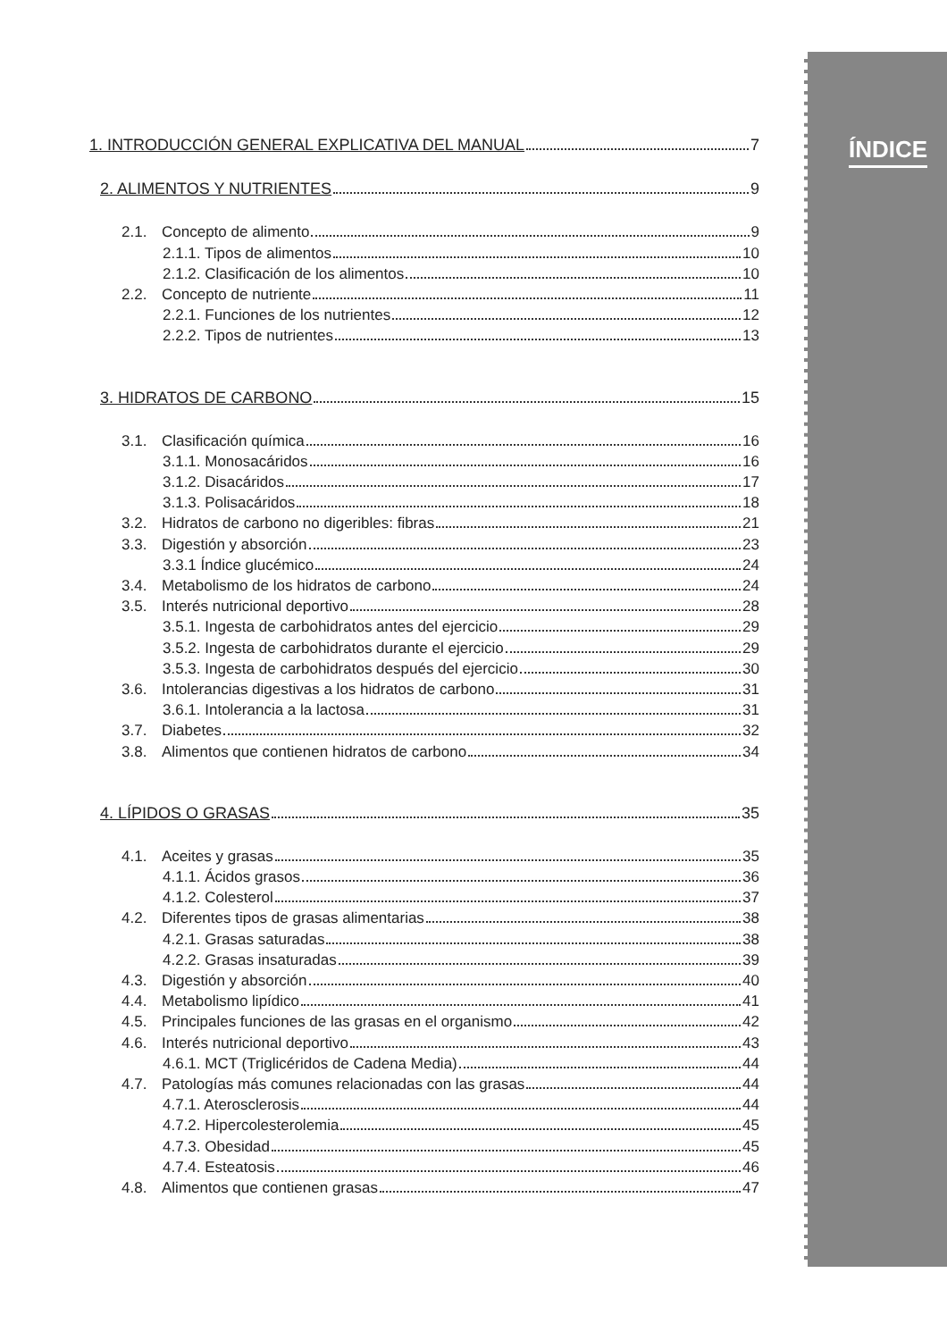ÍNDICE
1. INTRODUCCIÓN GENERAL EXPLICATIVA DEL MANUAL 7
2. ALIMENTOS Y NUTRIENTES 9
2.1. Concepto de alimento 9
2.1.1. Tipos de alimentos 10
2.1.2. Clasificación de los alimentos 10
2.2. Concepto de nutriente 11
2.2.1. Funciones de los nutrientes 12
2.2.2. Tipos de nutrientes 13
3. HIDRATOS DE CARBONO 15
3.1. Clasificación química 16
3.1.1. Monosacáridos 16
3.1.2. Disacáridos 17
3.1.3. Polisacáridos 18
3.2. Hidratos de carbono no digeribles: fibras 21
3.3. Digestión y absorción 23
3.3.1 Índice glucémico 24
3.4. Metabolismo de los hidratos de carbono 24
3.5. Interés nutricional deportivo 28
3.5.1. Ingesta de carbohidratos antes del ejercicio 29
3.5.2. Ingesta de carbohidratos durante el ejercicio 29
3.5.3. Ingesta de carbohidratos después del ejercicio 30
3.6. Intolerancias digestivas a los hidratos de carbono 31
3.6.1. Intolerancia a la lactosa 31
3.7. Diabetes 32
3.8. Alimentos que contienen hidratos de carbono 34
4. LÍPIDOS O GRASAS 35
4.1. Aceites y grasas 35
4.1.1. Ácidos grasos 36
4.1.2. Colesterol 37
4.2. Diferentes tipos de grasas alimentarias 38
4.2.1. Grasas saturadas 38
4.2.2. Grasas insaturadas 39
4.3. Digestión y absorción 40
4.4. Metabolismo lipídico 41
4.5. Principales funciones de las grasas en el organismo 42
4.6. Interés nutricional deportivo 43
4.6.1. MCT (Triglicéridos de Cadena Media) 44
4.7. Patologías más comunes relacionadas con las grasas 44
4.7.1. Aterosclerosis 44
4.7.2. Hipercolesterolemia 45
4.7.3. Obesidad 45
4.7.4. Esteatosis 46
4.8. Alimentos que contienen grasas 47